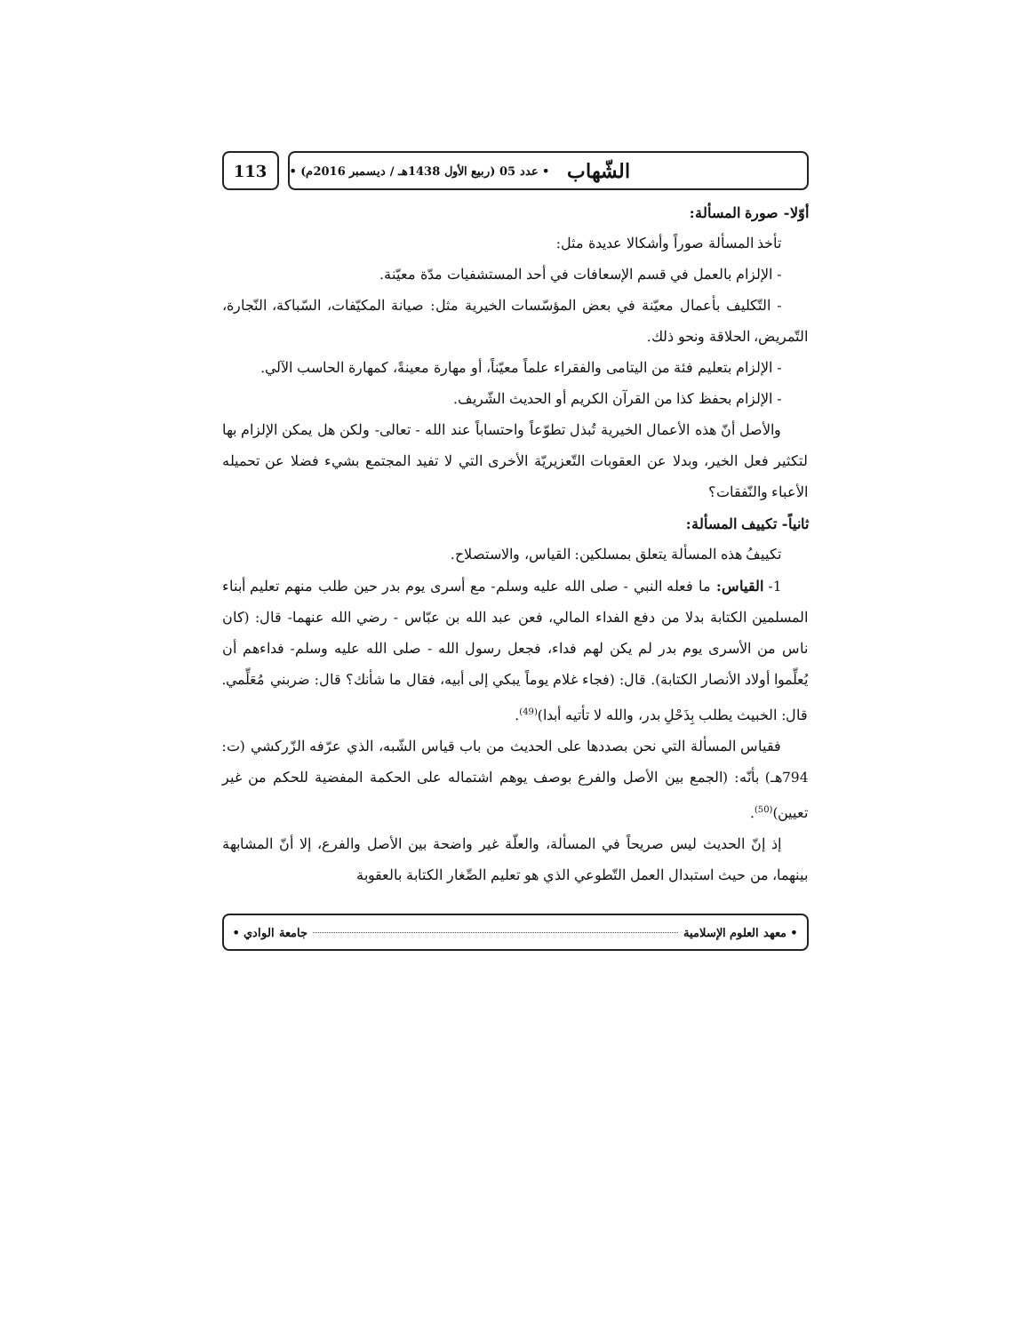113
الشّهاب • عدد 05 (ربيع الأول 1438هـ / ديسمبر 2016م) •
أوّلا- صورة المسألة:
تأخذ المسألة صوراً وأشكالا عديدة مثل:
- الإلزام بالعمل في قسم الإسعافات في أحد المستشفيات مدّة معيّنة.
- التّكليف بأعمال معيّنة في بعض المؤسّسات الخيرية مثل: صيانة المكيّفات، السّباكة، النّجارة، التّمريض، الحلاقة ونحو ذلك.
- الإلزام بتعليم فئة من اليتامى والفقراء علماً معيّناً، أو مهارة معينةً، كمهارة الحاسب الآلي.
- الإلزام بحفظ كذا من القرآن الكريم أو الحديث الشّريف.
والأصل أنّ هذه الأعمال الخيرية تُبذل تطوّعاً واحتساباً عند الله - تعالى- ولكن هل يمكن الإلزام بها لتكثير فعل الخير، وبدلا عن العقوبات التّعزيريّة الأخرى التي لا تفيد المجتمع بشيء فضلا عن تحميله الأعباء والنّفقات؟
ثانياً- تكييف المسألة:
تكييفُ هذه المسألة يتعلق بمسلكين: القياس، والاستصلاح.
1- القياس: ما فعله النبي - صلى الله عليه وسلم- مع أسرى يوم بدر حين طلب منهم تعليم أبناء المسلمين الكتابة بدلا من دفع الفداء المالي، فعن عبد الله بن عبّاس - رضي الله عنهما- قال: (كان ناس من الأسرى يوم بدر لم يكن لهم فداء، فجعل رسول الله - صلى الله عليه وسلم- فداءهم أن يُعلِّموا أولاد الأنصار الكتابة). قال: (فجاء غلام يوماً يبكي إلى أبيه، فقال ما شأنك؟ قال: ضربني مُعَلِّمي. قال: الخبيث يطلب بِذَحْلِ بدر، والله لا تأتيه أبدا)<sup>(49)</sup>.
فقياس المسألة التي نحن بصددها على الحديث من باب قياس الشّبه، الذي عرّفه الزّركشي (ت: 794هـ) بأنّه: (الجمع بين الأصل والفرع بوصف يوهم اشتماله على الحكمة المفضية للحكم من غير تعيين)<sup>(50)</sup>.
إذ إنّ الحديث ليس صريحاً في المسألة، والعلّة غير واضحة بين الأصل والفرع، إلا أنّ المشابهة بينهما، من حيث استبدال العمل التّطوعي الذي هو تعليم الصِّغار الكتابة بالعقوبة
• معهد العلوم الإسلامية جامعة الوادي •